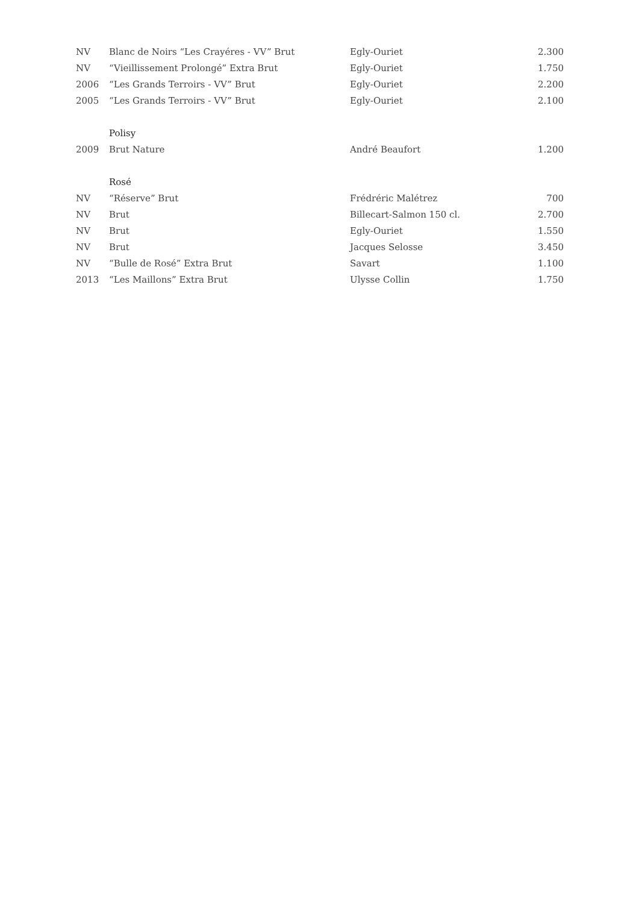| NV | Blanc de Noirs “Les Crayéres - VV” Brut | Egly-Ouriet | 2.300 |
| NV | “Vieillissement Prolongé” Extra Brut | Egly-Ouriet | 1.750 |
| 2006 | “Les Grands Terroirs - VV” Brut | Egly-Ouriet | 2.200 |
| 2005 | “Les Grands Terroirs - VV” Brut | Egly-Ouriet | 2.100 |
| | Polisy | | |
| 2009 | Brut Nature | André Beaufort | 1.200 |
| | Rosé | | |
| NV | “Réserve” Brut | Frédréric Malétrez | 700 |
| NV | Brut | Billecart-Salmon 150 cl. | 2.700 |
| NV | Brut | Egly-Ouriet | 1.550 |
| NV | Brut | Jacques Selosse | 3.450 |
| NV | “Bulle de Rosé” Extra Brut | Savart | 1.100 |
| 2013 | “Les Maillons” Extra Brut | Ulysse Collin | 1.750 |